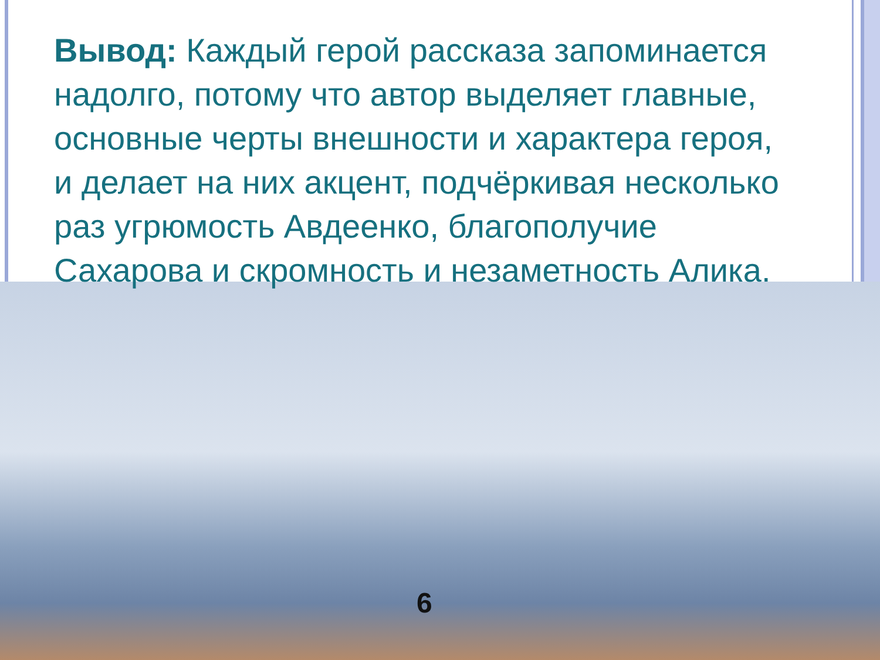Вывод: Каждый герой рассказа запоминается надолго, потому что автор выделяет главные, основные черты внешности и характера героя, и делает на них акцент, подчёркивая несколько раз угрюмость Авдеенко, благополучие Сахарова и скромность и незаметность Алика.
6